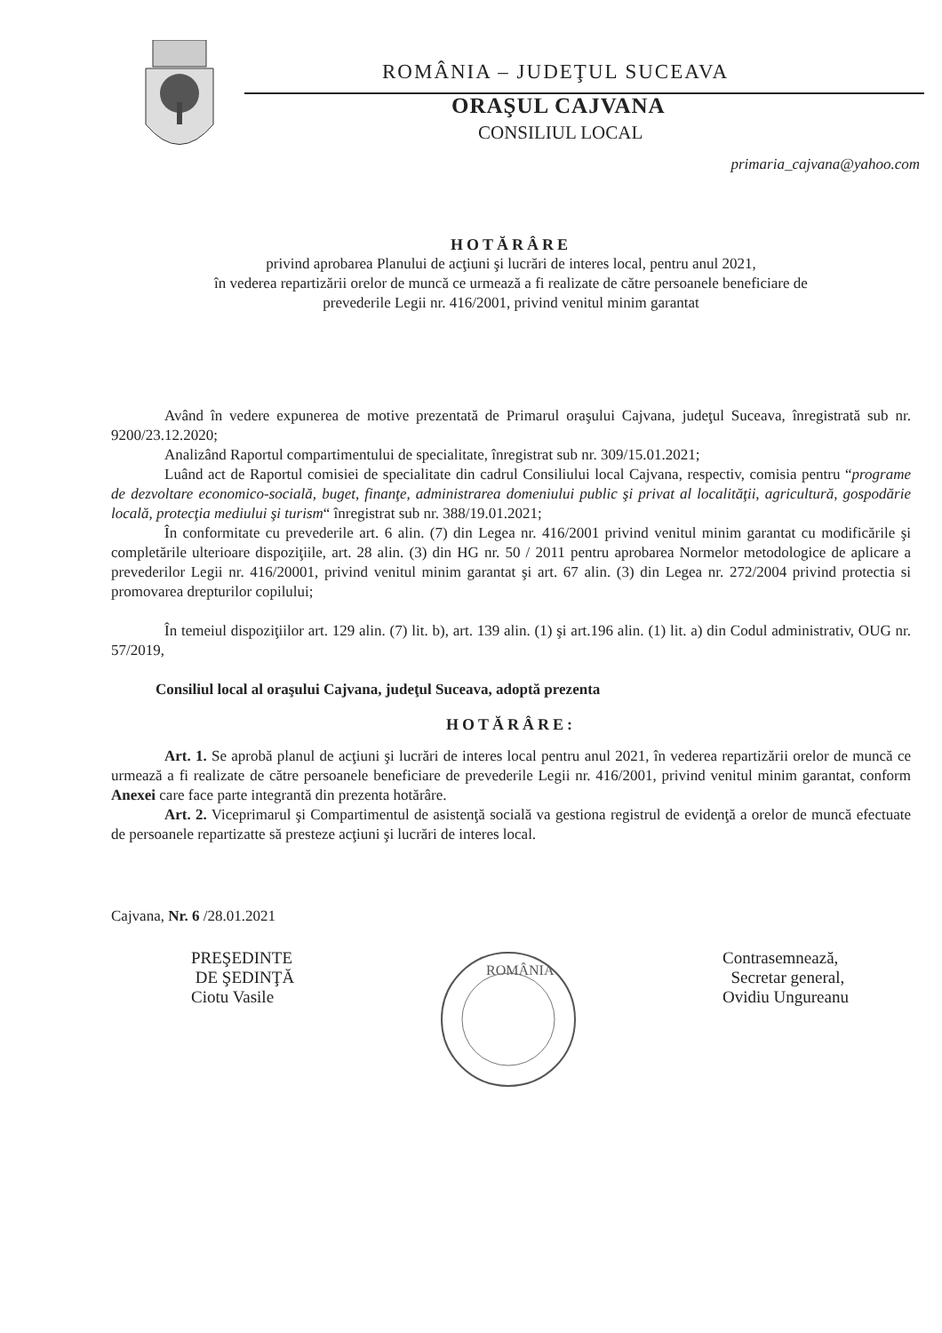ROMÂNIA – JUDEŢUL SUCEAVA
ORAŞUL CAJVANA
CONSILIUL LOCAL
primaria_cajvana@yahoo.com
HOTĂRÂRE
privind aprobarea Planului de acţiuni şi lucrări de interes local, pentru anul 2021,
în vederea repartizării orelor de muncă ce urmează a fi realizate de către persoanele beneficiare de
prevederile Legii nr. 416/2001, privind venitul minim garantat
Având în vedere expunerea de motive prezentată de Primarul oraşului Cajvana, judeţul Suceava, înregistrată sub nr. 9200/23.12.2020;
Analizând Raportul compartimentului de specialitate, înregistrat sub nr. 309/15.01.2021;
Luând act de Raportul comisiei de specialitate din cadrul Consiliului local Cajvana, respectiv, comisia pentru “programe de dezvoltare economico-socială, buget, finanţe, administrarea domeniului public şi privat al localităţii, agricultură, gospodărie locală, protecţia mediului şi turism“ înregistrat sub nr. 388/19.01.2021;
În conformitate cu prevederile art. 6 alin. (7) din Legea nr. 416/2001 privind venitul minim garantat cu modificările şi completările ulterioare dispoziţiile, art. 28 alin. (3) din HG nr. 50 / 2011 pentru aprobarea Normelor metodologice de aplicare a prevederilor Legii nr. 416/20001, privind venitul minim garantat şi art. 67 alin. (3) din Legea nr. 272/2004 privind protectia si promovarea drepturilor copilului;
În temeiul dispoziţiilor art. 129 alin. (7) lit. b), art. 139 alin. (1) şi art.196 alin. (1) lit. a) din Codul administrativ, OUG nr. 57/2019,
Consiliul local al oraşului Cajvana, judeţul Suceava, adoptă prezenta
HOTĂRÂRE:
Art. 1. Se aprobă planul de acţiuni şi lucrări de interes local pentru anul 2021, în vederea repartizării orelor de muncă ce urmează a fi realizate de către persoanele beneficiare de prevederile Legii nr. 416/2001, privind venitul minim garantat, conform Anexei care face parte integrantă din prezenta hotărâre.
Art. 2. Viceprimarul şi Compartimentul de asistenţă socială va gestiona registrul de evidenţă a orelor de muncă efectuate de persoanele repartizatte să presteze acţiuni şi lucrări de interes local.
Cajvana, Nr. 6 /28.01.2021
PREŞEDINTE
DE ŞEDINŢĂ
Ciotu Vasile
ROMÂNIA
Contrasemnează,
Secretar general,
Ovidiu Ungureanu